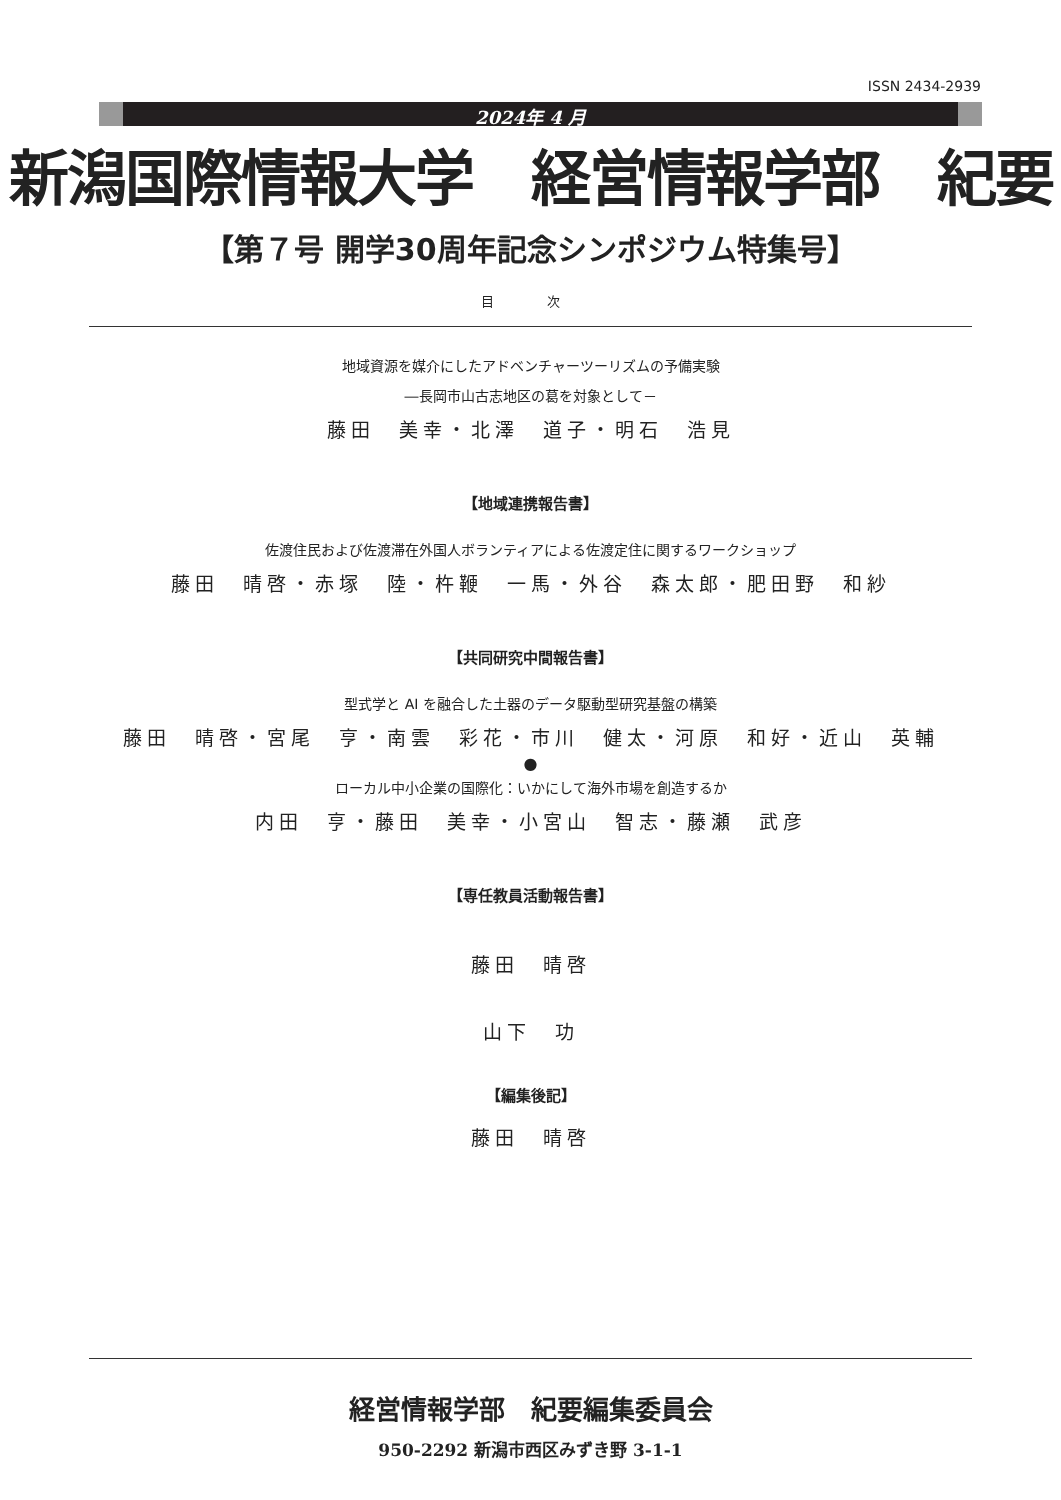ISSN 2434-2939
2024年 4 月
新潟国際情報大学　経営情報学部　紀要
【第７号 開学30周年記念シンポジウム特集号】
目　次
地域資源を媒介にしたアドベンチャーツーリズムの予備実験
―長岡市山古志地区の葛を対象として－
藤田　美幸・北澤　道子・明石　浩見
【地域連携報告書】
佐渡住民および佐渡滞在外国人ボランティアによる佐渡定住に関するワークショップ
藤田　晴啓・赤塚　陸・杵鞭　一馬・外谷　森太郎・肥田野　和紗
【共同研究中間報告書】
型式学と AI を融合した土器のデータ駆動型研究基盤の構築
藤田　晴啓・宮尾　亨・南雲　彩花・市川　健太・河原　和好・近山　英輔
●
ローカル中小企業の国際化：いかにして海外市場を創造するか
内田　亨・藤田　美幸・小宮山　智志・藤瀬　武彦
【専任教員活動報告書】
藤田　晴啓
山下　功
【編集後記】
藤田　晴啓
経営情報学部　紀要編集委員会
950-2292 新潟市西区みずき野 3-1-1